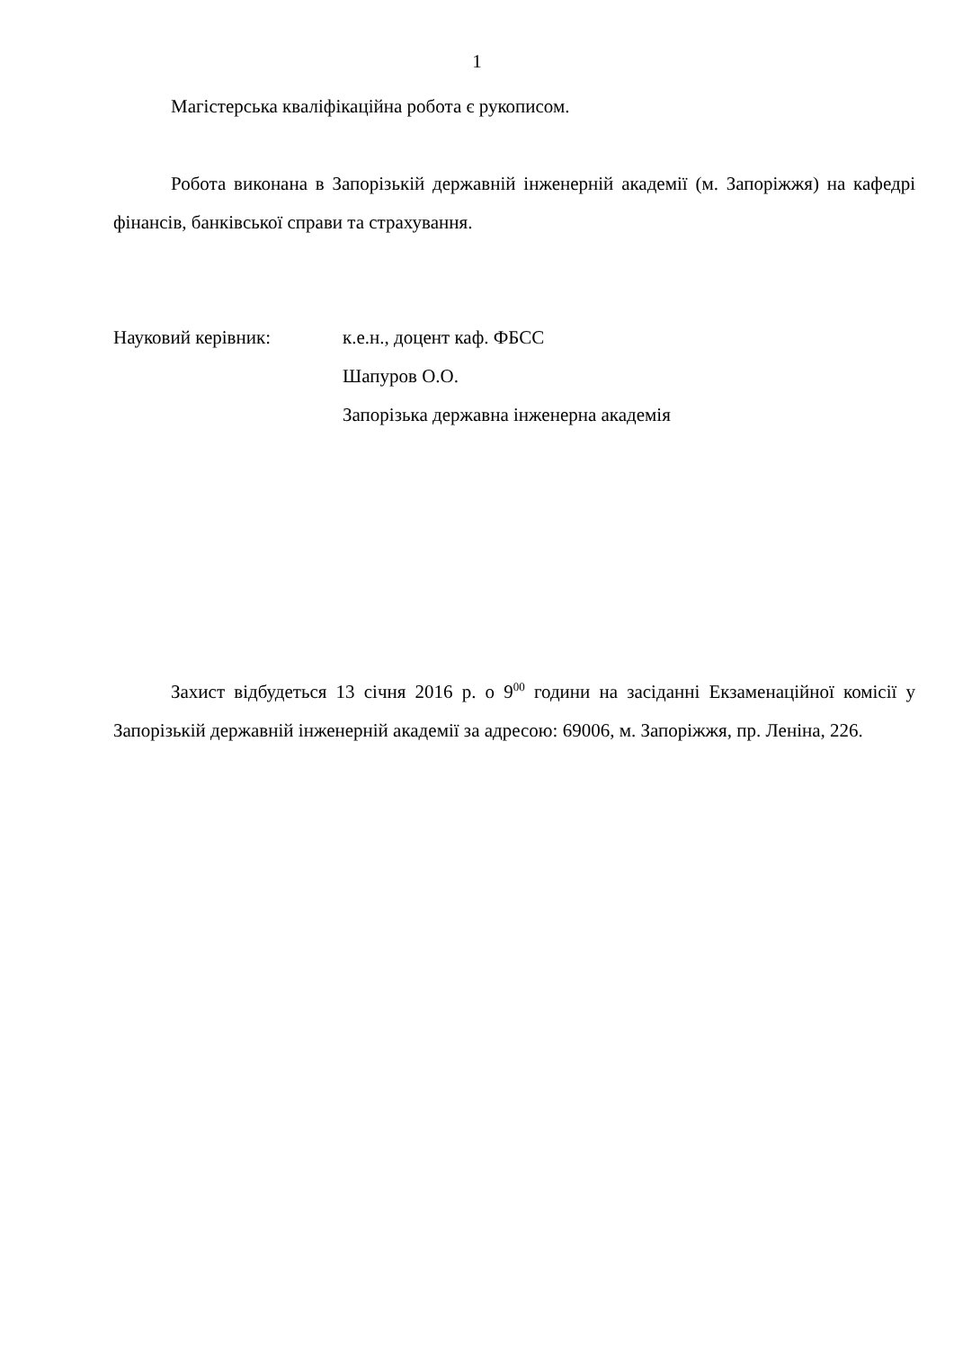1
Магістерська кваліфікаційна робота є рукописом.
Робота виконана в Запорізькій державній інженерній академії (м. Запоріжжя) на кафедрі фінансів, банківської справи та страхування.
Науковий керівник: к.е.н., доцент каф. ФБСС
Шапуров О.О.
Запорізька державна інженерна академія
Захист відбудеться 13 січня 2016 р. о 9<sup>00</sup> години на засіданні Екзаменаційної комісії у Запорізькій державній інженерній академії за адресою: 69006, м. Запоріжжя, пр. Леніна, 226.